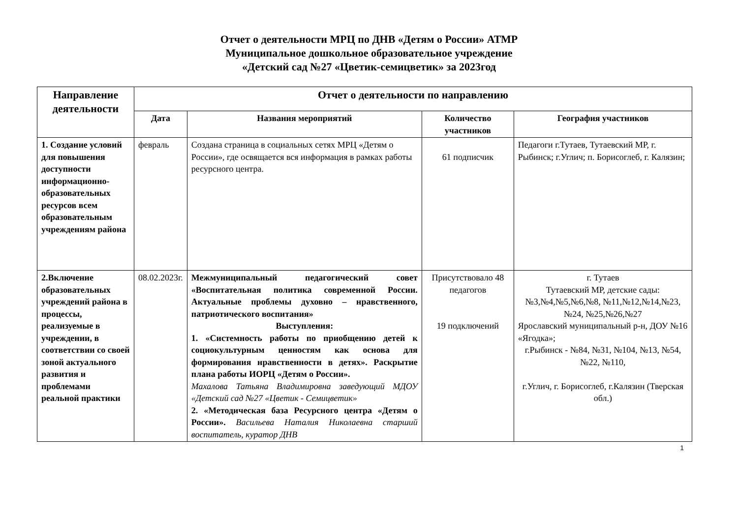Отчет о деятельности МРЦ по ДНВ «Детям о России» АТМР
Муниципальное дошкольное образовательное учреждение
«Детский сад №27 «Цветик-семицветик» за 2023год
| Направление деятельности | Отчет о деятельности по направлению | | | |
| --- | --- | --- | --- | --- |
| | Дата | Названия мероприятий | Количество участников | География участников |
| 1. Создание условий для повышения доступности информационно-образовательных ресурсов всем образовательным учреждениям района | февраль | Создана страница в социальных сетях МРЦ «Детям о России», где освящается вся информация в рамках работы ресурсного центра. | 61 подписчик | Педагоги г.Тутаев, Тутаевский МР, г. Рыбинск; г.Углич; п. Борисоглеб, г. Калязин; |
| 2.Включение образовательных учреждений района в процессы, реализуемые в учреждении, в соответствии со своей зоной актуального развития и проблемами реальной практики | 08.02.2023г. | Межмуниципальный педагогический совет «Воспитательная политика современной России. Актуальные проблемы духовно – нравственного, патриотического воспитания» Выступления: 1. «Системность работы по приобщению детей к социокультурным ценностям как основа для формирования нравственности в детях». Раскрытие плана работы ИОРЦ «Детям о России». Махалова Татьяна Владимировна заведующий МДОУ «Детский сад №27 «Цветик - Семицветик» 2. «Методическая база Ресурсного центра «Детям о России». Васильева Наталия Николаевна старший воспитатель, куратор ДНВ | Присутствовало 48 педагогов 19 подключений | г. Тутаев Тутаевский МР, детские сады: №3,№4,№5,№6,№8, №11,№12,№14,№23, №24, №25,№26,№27 Ярославский муниципальный р-н, ДОУ №16 «Ягодка»; г.Рыбинск - №84, №31, №104, №13, №54, №22, №110, г.Углич, г. Борисоглеб, г.Калязин (Тверская обл.) |
1